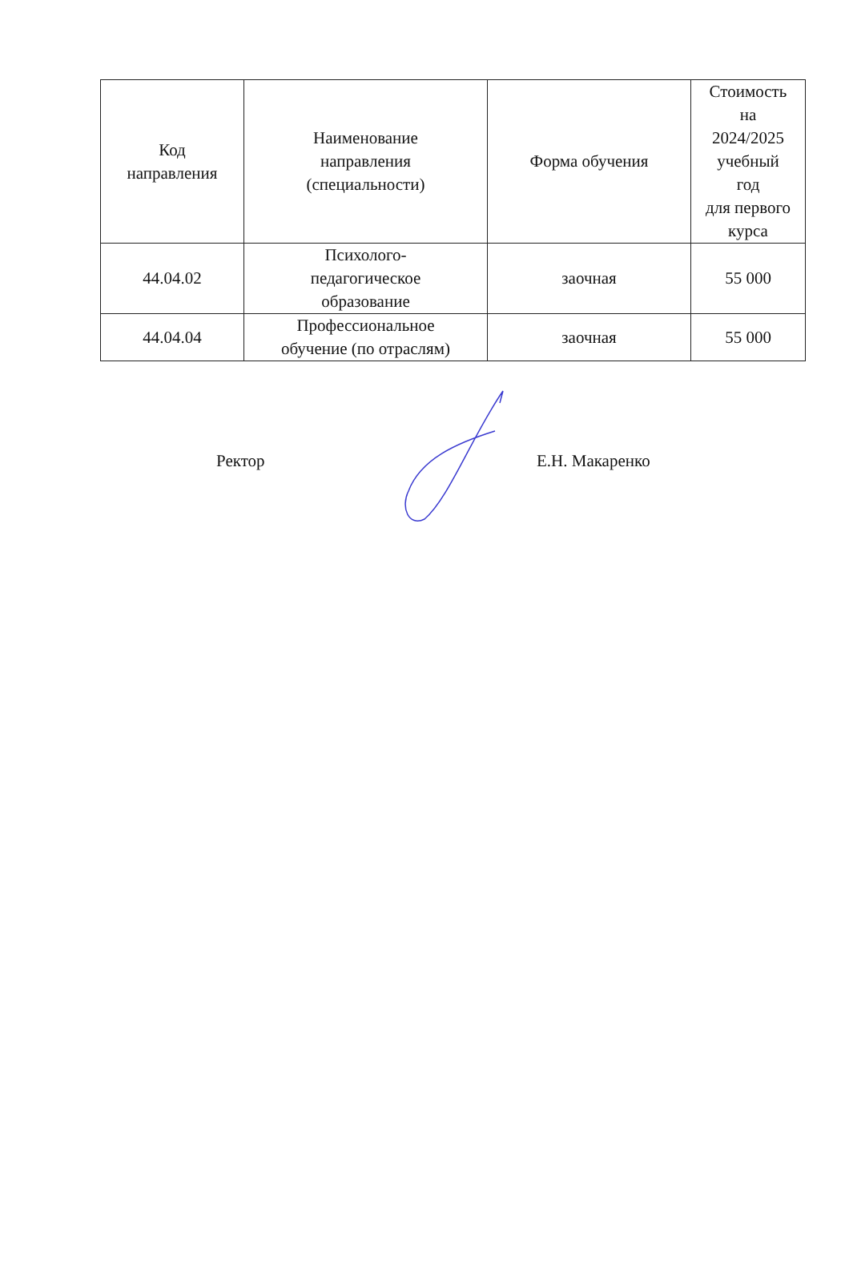| Код направления | Наименование направления (специальности) | Форма обучения | Стоимость на 2024/2025 учебный год для первого курса |
| --- | --- | --- | --- |
| 44.04.02 | Психолого- педагогическое образование | заочная | 55 000 |
| 44.04.04 | Профессиональное обучение (по отраслям) | заочная | 55 000 |
Ректор Е.Н. Макаренко